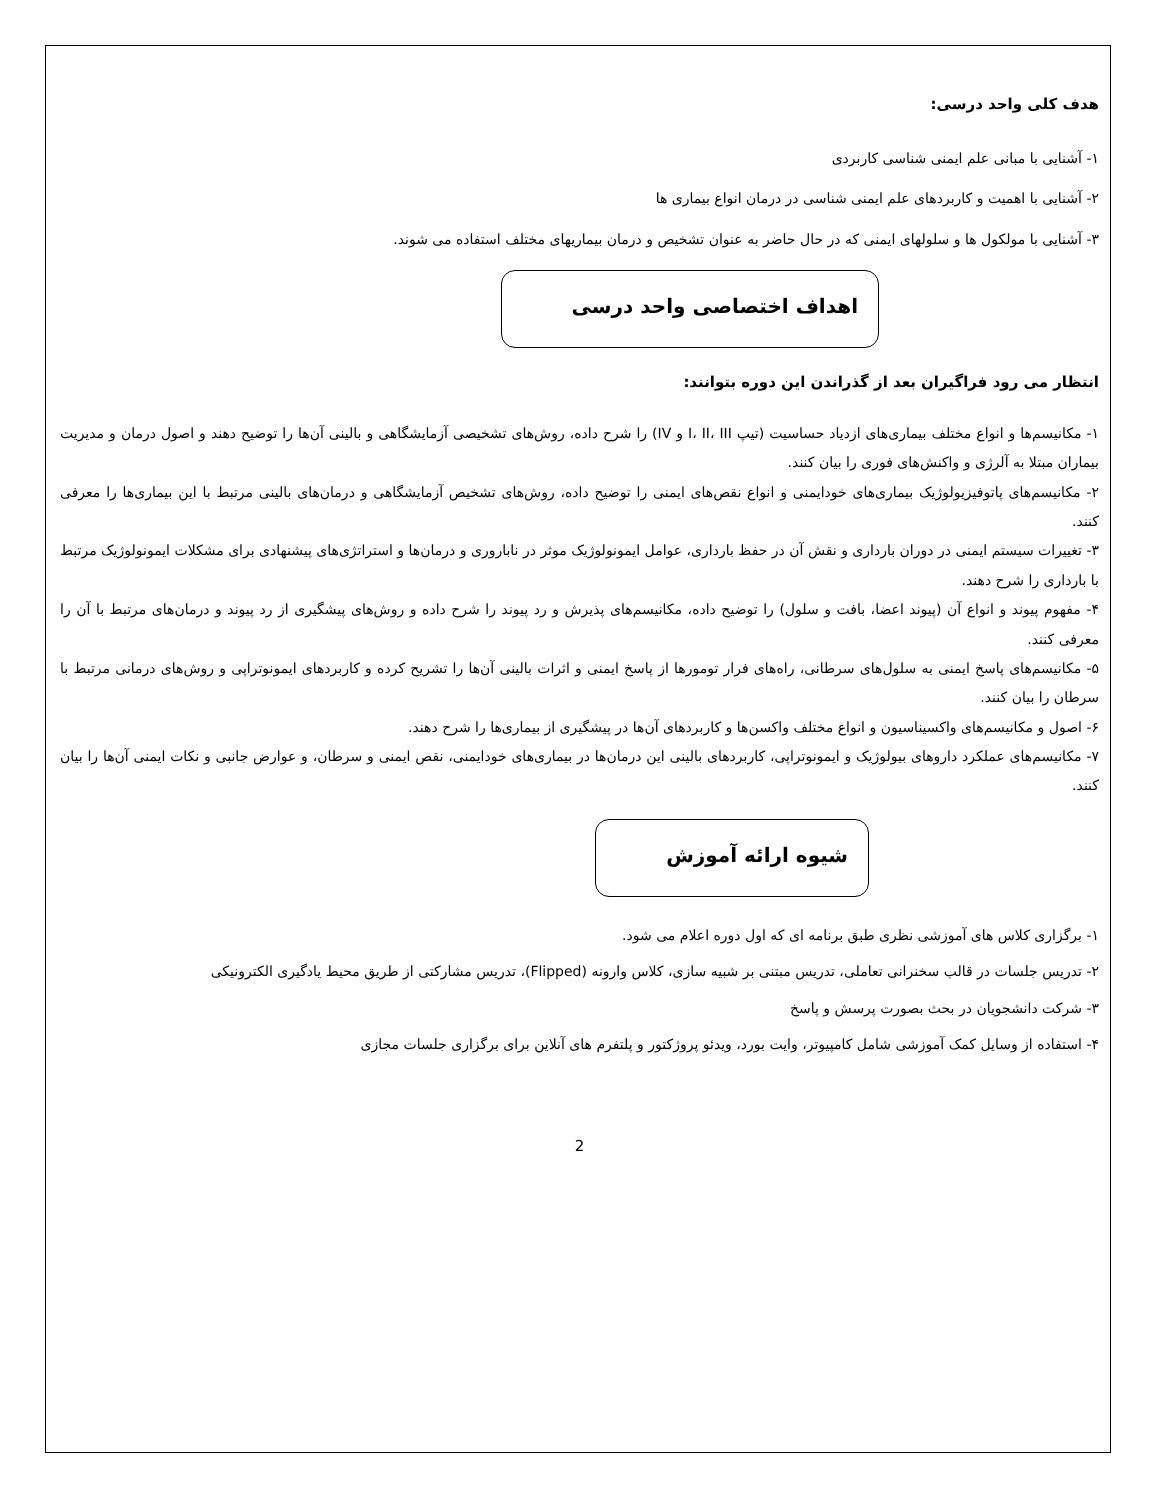هدف کلی واحد درسی:
۱- آشنایی با مبانی علم ایمنی شناسی کاربردی
۲- آشنایی با اهمیت و کاربردهای علم ایمنی شناسی در درمان انواع بیماری ها
۳- آشنایی با مولکول ها و سلولهای ایمنی که در حال حاضر به عنوان تشخیص و درمان بیماریهای مختلف استفاده می شوند.
اهداف اختصاصی واحد درسی
انتظار می رود فراگیران بعد از گذراندن این دوره بتوانند:
۱- مکانیسم‌ها و انواع مختلف بیماری‌های ازدیاد حساسیت (تیپ I، II، III و IV) را شرح داده، روش‌های تشخیصی آزمایشگاهی و بالینی آن‌ها را توضیح دهند و اصول درمان و مدیریت بیماران مبتلا به آلرژی و واکنش‌های فوری را بیان کنند.
۲- مکانیسم‌های پاتوفیزیولوژیک بیماری‌های خودایمنی و انواع نقص‌های ایمنی را توضیح داده، روش‌های تشخیص آزمایشگاهی و درمان‌های بالینی مرتبط با این بیماری‌ها را معرفی کنند.
۳- تغییرات سیستم ایمنی در دوران بارداری و نقش آن در حفظ بارداری، عوامل ایمونولوژیک موثر در ناباروری و درمان‌ها و استراتژی‌های پیشنهادی برای مشکلات ایمونولوژیک مرتبط با بارداری را شرح دهند.
۴- مفهوم پیوند و انواع آن (پیوند اعضا، بافت و سلول) را توضیح داده، مکانیسم‌های پذیرش و رد پیوند را شرح داده و روش‌های پیشگیری از رد پیوند و درمان‌های مرتبط با آن را معرفی کنند.
۵- مکانیسم‌های پاسخ ایمنی به سلول‌های سرطانی، راه‌های فرار تومورها از پاسخ ایمنی و اثرات بالینی آن‌ها را تشریح کرده و کاربردهای ایمونوتراپی و روش‌های درمانی مرتبط با سرطان را بیان کنند.
۶- اصول و مکانیسم‌های واکسیناسیون و انواع مختلف واکسن‌ها و کاربردهای آن‌ها در پیشگیری از بیماری‌ها را شرح دهند.
۷- مکانیسم‌های عملکرد داروهای بیولوژیک و ایمونوتراپی، کاربردهای بالینی این درمان‌ها در بیماری‌های خودایمنی، نقص ایمنی و سرطان، و عوارض جانبی و نکات ایمنی آن‌ها را بیان کنند.
شیوه ارائه آموزش
۱- برگزاری کلاس های آموزشی نظری طبق برنامه ای که اول دوره اعلام می شود.
۲- تدریس جلسات در قالب سخنرانی تعاملی، تدریس مبتنی بر شبیه سازی، کلاس وارونه (Flipped)، تدریس مشارکتی از طریق محیط یادگیری الکترونیکی
۳- شرکت دانشجویان در بحث بصورت پرسش و پاسخ
۴- استفاده از وسایل کمک آموزشی شامل کامپیوتر، وایت بورد، ویدئو پروژکتور و پلتفرم های آنلاین برای برگزاری جلسات مجازی
2